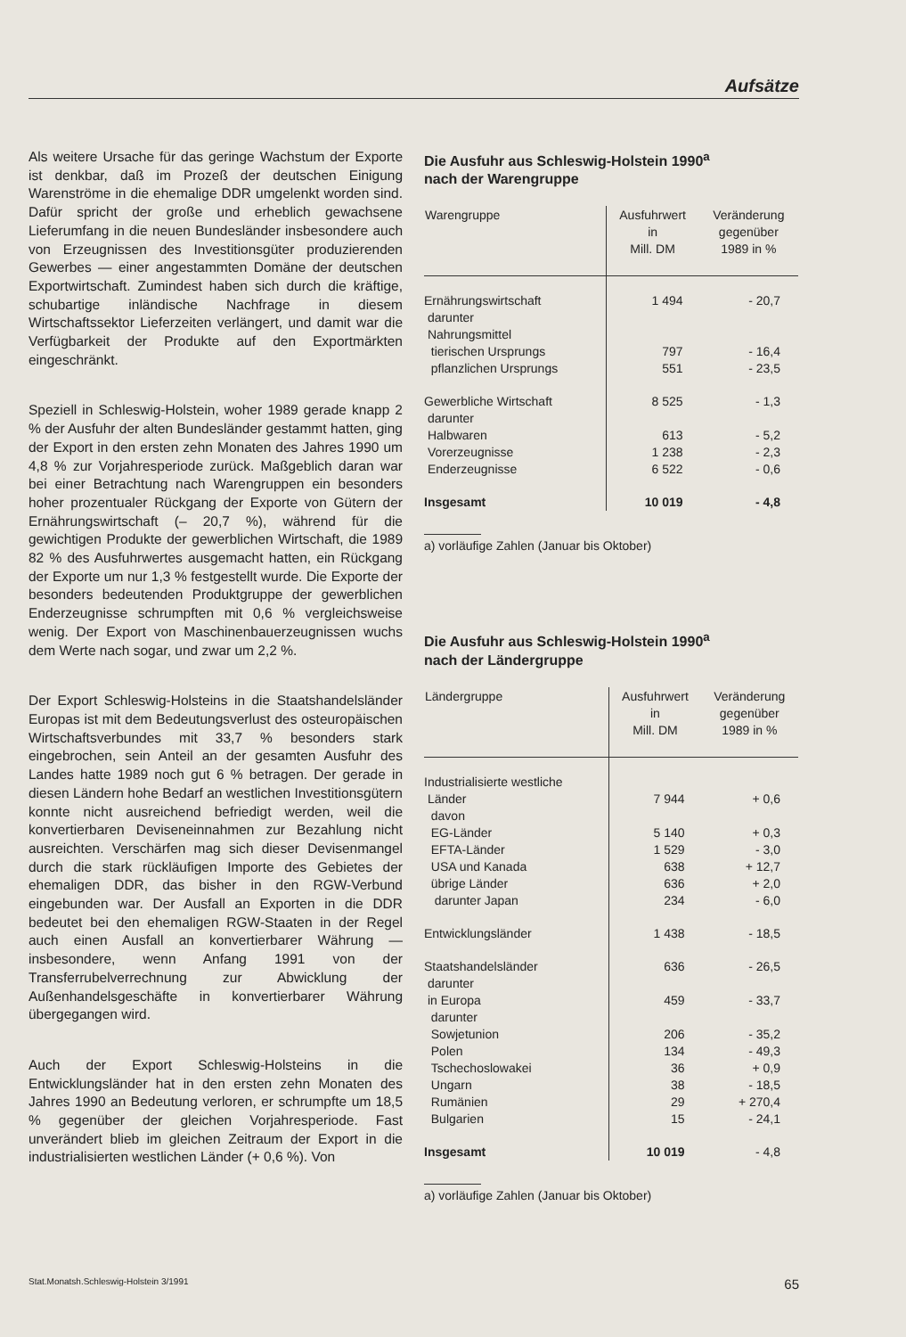Aufsätze
Als weitere Ursache für das geringe Wachstum der Exporte ist denkbar, daß im Prozeß der deutschen Einigung Warenströme in die ehemalige DDR umgelenkt worden sind. Dafür spricht der große und erheblich gewachsene Lieferumfang in die neuen Bundesländer insbesondere auch von Erzeugnissen des Investitionsgüter produzierenden Gewerbes — einer angestammten Domäne der deutschen Exportwirtschaft. Zumindest haben sich durch die kräftige, schubartige inländische Nachfrage in diesem Wirtschaftssektor Lieferzeiten verlängert, und damit war die Verfügbarkeit der Produkte auf den Exportmärkten eingeschränkt.
Speziell in Schleswig-Holstein, woher 1989 gerade knapp 2 % der Ausfuhr der alten Bundesländer gestammt hatten, ging der Export in den ersten zehn Monaten des Jahres 1990 um 4,8 % zur Vorjahresperiode zurück. Maßgeblich daran war bei einer Betrachtung nach Warengruppen ein besonders hoher prozentualer Rückgang der Exporte von Gütern der Ernährungswirtschaft (– 20,7 %), während für die gewichtigen Produkte der gewerblichen Wirtschaft, die 1989 82 % des Ausfuhrwertes ausgemacht hatten, ein Rückgang der Exporte um nur 1,3 % festgestellt wurde. Die Exporte der besonders bedeutenden Produktgruppe der gewerblichen Enderzeugnisse schrumpften mit 0,6 % vergleichsweise wenig. Der Export von Maschinenbauerzeugnissen wuchs dem Werte nach sogar, und zwar um 2,2 %.
Der Export Schleswig-Holsteins in die Staatshandelsländer Europas ist mit dem Bedeutungsverlust des osteuropäischen Wirtschaftsverbundes mit 33,7 % besonders stark eingebrochen, sein Anteil an der gesamten Ausfuhr des Landes hatte 1989 noch gut 6 % betragen. Der gerade in diesen Ländern hohe Bedarf an westlichen Investitionsgütern konnte nicht ausreichend befriedigt werden, weil die konvertierbaren Deviseneinnahmen zur Bezahlung nicht ausreichten. Verschärfen mag sich dieser Devisenmangel durch die stark rückläufigen Importe des Gebietes der ehemaligen DDR, das bisher in den RGW-Verbund eingebunden war. Der Ausfall an Exporten in die DDR bedeutet bei den ehemaligen RGW-Staaten in der Regel auch einen Ausfall an konvertierbarer Währung — insbesondere, wenn Anfang 1991 von der Transferrubelverrechnung zur Abwicklung der Außenhandelsgeschäfte in konvertierbarer Währung übergegangen wird.
Auch der Export Schleswig-Holsteins in die Entwicklungsländer hat in den ersten zehn Monaten des Jahres 1990 an Bedeutung verloren, er schrumpfte um 18,5 % gegenüber der gleichen Vorjahresperiode. Fast unverändert blieb im gleichen Zeitraum der Export in die industrialisierten westlichen Länder (+ 0,6 %). Von
Die Ausfuhr aus Schleswig-Holstein 1990<sup>a</sup>
nach der Warengruppe
| Warengruppe | Ausfuhrwert in Mill. DM | Veränderung gegenüber 1989 in % |
| --- | --- | --- |
| Ernährungswirtschaft | 1 494 | - 20,7 |
| darunter | | |
| Nahrungsmittel | | |
| tierischen Ursprungs | 797 | - 16,4 |
| pflanzlichen Ursprungs | 551 | - 23,5 |
| Gewerbliche Wirtschaft | 8 525 | - 1,3 |
| darunter | | |
| Halbwaren | 613 | - 5,2 |
| Vorerzeugnisse | 1 238 | - 2,3 |
| Enderzeugnisse | 6 522 | - 0,6 |
| Insgesamt | 10 019 | - 4,8 |
a) vorläufige Zahlen (Januar bis Oktober)
Die Ausfuhr aus Schleswig-Holstein 1990<sup>a</sup>
nach der Ländergruppe
| Ländergruppe | Ausfuhrwert in Mill. DM | Veränderung gegenüber 1989 in % |
| --- | --- | --- |
| Industrialisierte westliche | | |
| Länder | 7 944 | + 0,6 |
| davon | | |
| EG-Länder | 5 140 | + 0,3 |
| EFTA-Länder | 1 529 | - 3,0 |
| USA und Kanada | 638 | + 12,7 |
| übrige Länder | 636 | + 2,0 |
| darunter Japan | 234 | - 6,0 |
| Entwicklungsländer | 1 438 | - 18,5 |
| Staatshandelsländer | 636 | - 26,5 |
| darunter | | |
| in Europa | 459 | - 33,7 |
| darunter | | |
| Sowjetunion | 206 | - 35,2 |
| Polen | 134 | - 49,3 |
| Tschechoslowakei | 36 | + 0,9 |
| Ungarn | 38 | - 18,5 |
| Rumänien | 29 | + 270,4 |
| Bulgarien | 15 | - 24,1 |
| Insgesamt | 10 019 | - 4,8 |
a) vorläufige Zahlen (Januar bis Oktober)
Stat.Monatsh.Schleswig-Holstein 3/1991 65